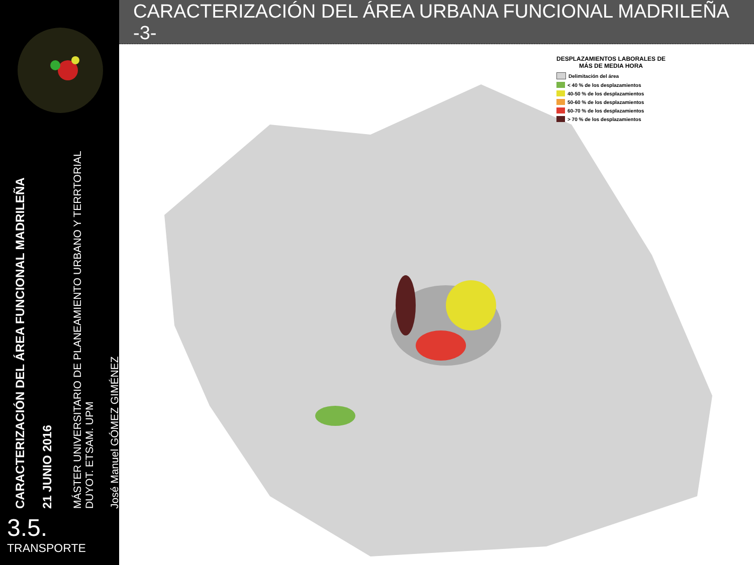CARACTERIZACIÓN DEL ÁREA FUNCIONAL MADRILEÑA
21 JUNIO 2016
MÁSTER UNIVERSITARIO DE PLANEAMIENTO URBANO Y TERRTORIAL
DUYOT. ETSAM. UPM
José Manuel GÓMEZ GIMÉNEZ
3.5.
TRANSPORTE
CARACTERIZACIÓN DEL ÁREA URBANA FUNCIONAL MADRILEÑA -3-
DESPLAZAMIENTOS LABORALES DE
MÁS DE MEDIA HORA
Delimitación del área
< 40 % de los desplazamientos
40-50 % de los desplazamientos
50-60 % de los desplazamientos
60-70 % de los desplazamientos
> 70 % de los desplazamientos